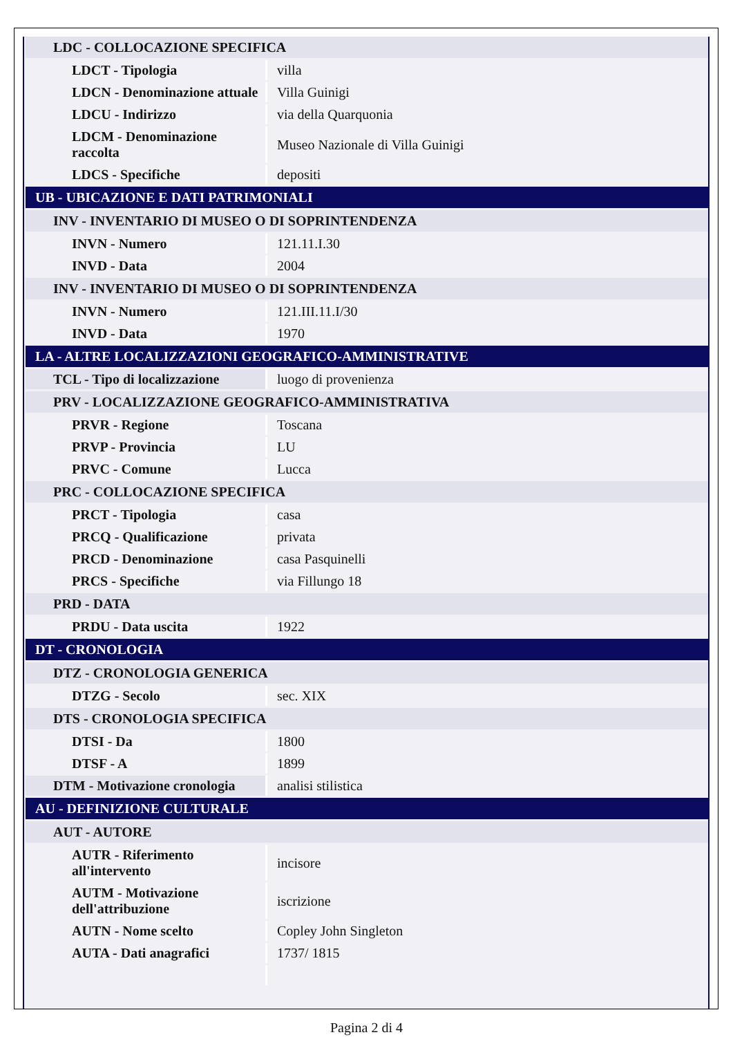| LDC - COLLOCAZIONE SPECIFICA | |
| --- | --- |
| LDCT - Tipologia | villa |
| LDCN - Denominazione attuale | Villa Guinigi |
| LDCU - Indirizzo | via della Quarquonia |
| LDCM - Denominazione raccolta | Museo Nazionale di Villa Guinigi |
| LDCS - Specifiche | depositi |
| UB - UBICAZIONE E DATI PATRIMONIALI | |
| INV - INVENTARIO DI MUSEO O DI SOPRINTENDENZA | |
| INVN - Numero | 121.11.I.30 |
| INVD - Data | 2004 |
| INV - INVENTARIO DI MUSEO O DI SOPRINTENDENZA | |
| INVN - Numero | 121.III.11.I/30 |
| INVD - Data | 1970 |
| LA - ALTRE LOCALIZZAZIONI GEOGRAFICO-AMMINISTRATIVE | |
| TCL - Tipo di localizzazione | luogo di provenienza |
| PRV - LOCALIZZAZIONE GEOGRAFICO-AMMINISTRATIVA | |
| PRVR - Regione | Toscana |
| PRVP - Provincia | LU |
| PRVC - Comune | Lucca |
| PRC - COLLOCAZIONE SPECIFICA | |
| PRCT - Tipologia | casa |
| PRCQ - Qualificazione | privata |
| PRCD - Denominazione | casa Pasquinelli |
| PRCS - Specifiche | via Fillungo 18 |
| PRD - DATA | |
| PRDU - Data uscita | 1922 |
| DT - CRONOLOGIA | |
| DTZ - CRONOLOGIA GENERICA | |
| DTZG - Secolo | sec. XIX |
| DTS - CRONOLOGIA SPECIFICA | |
| DTSI - Da | 1800 |
| DTSF - A | 1899 |
| DTM - Motivazione cronologia | analisi stilistica |
| AU - DEFINIZIONE CULTURALE | |
| AUT - AUTORE | |
| AUTR - Riferimento all'intervento | incisore |
| AUTM - Motivazione dell'attribuzione | iscrizione |
| AUTN - Nome scelto | Copley John Singleton |
| AUTA - Dati anagrafici | 1737/ 1815 |
Pagina 2 di 4